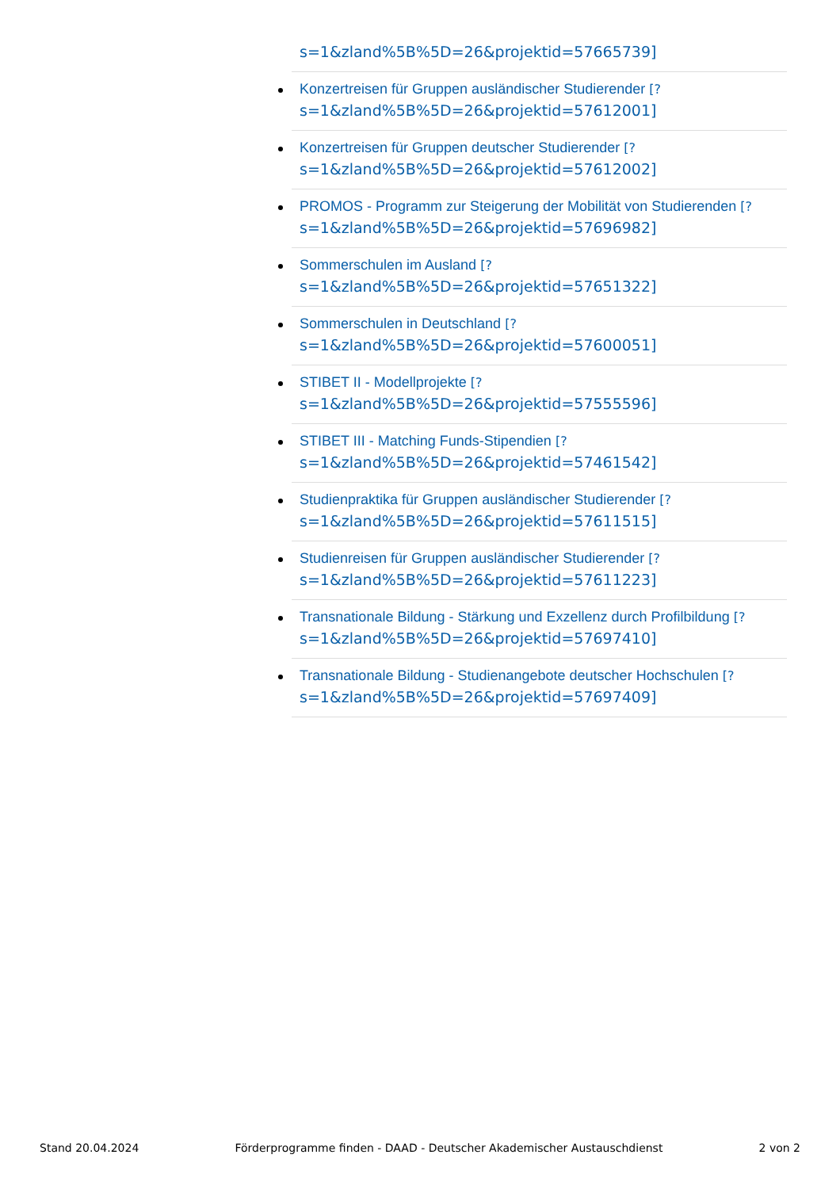s=1&zland%5B%5D=26&projektid=57665739]
Konzertreisen für Gruppen ausländischer Studierender [?
s=1&zland%5B%5D=26&projektid=57612001]
Konzertreisen für Gruppen deutscher Studierender [?
s=1&zland%5B%5D=26&projektid=57612002]
PROMOS - Programm zur Steigerung der Mobilität von Studierenden [?
s=1&zland%5B%5D=26&projektid=57696982]
Sommerschulen im Ausland [?
s=1&zland%5B%5D=26&projektid=57651322]
Sommerschulen in Deutschland [?
s=1&zland%5B%5D=26&projektid=57600051]
STIBET II - Modellprojekte [?
s=1&zland%5B%5D=26&projektid=57555596]
STIBET III - Matching Funds-Stipendien [?
s=1&zland%5B%5D=26&projektid=57461542]
Studienpraktika für Gruppen ausländischer Studierender [?
s=1&zland%5B%5D=26&projektid=57611515]
Studienreisen für Gruppen ausländischer Studierender [?
s=1&zland%5B%5D=26&projektid=57611223]
Transnationale Bildung - Stärkung und Exzellenz durch Profilbildung [?
s=1&zland%5B%5D=26&projektid=57697410]
Transnationale Bildung - Studienangebote deutscher Hochschulen [?
s=1&zland%5B%5D=26&projektid=57697409]
Stand 20.04.2024 Förderprogramme finden - DAAD - Deutscher Akademischer Austauschdienst 2 von 2